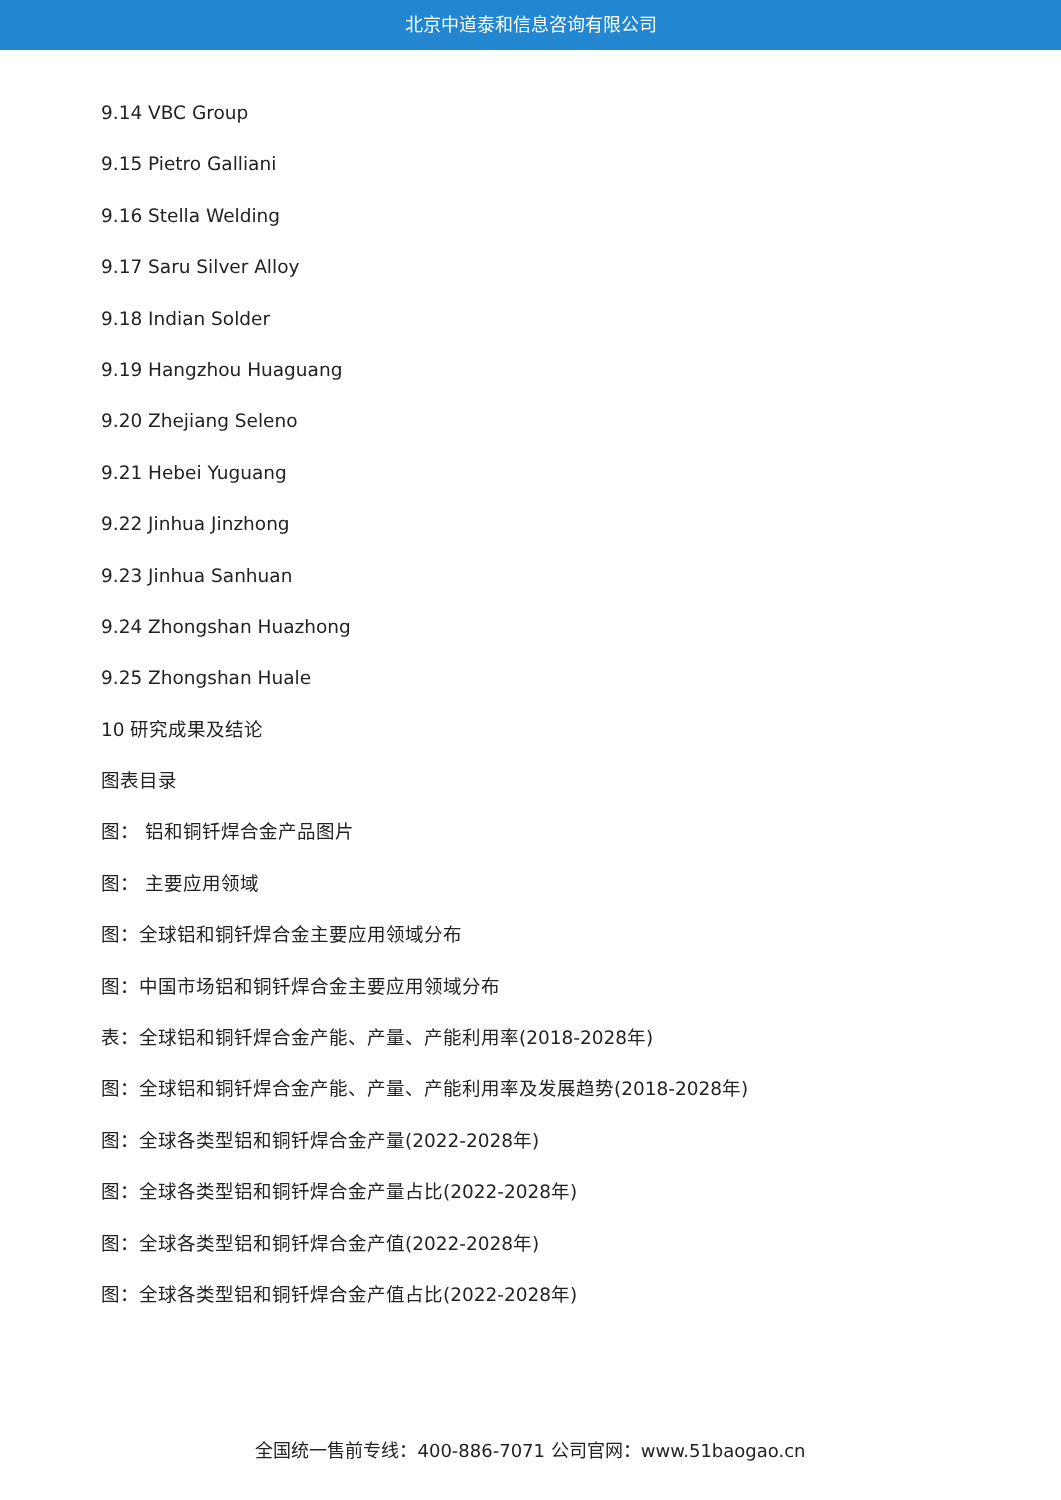北京中道泰和信息咨询有限公司
9.14 VBC Group
9.15 Pietro Galliani
9.16 Stella Welding
9.17 Saru Silver Alloy
9.18 Indian Solder
9.19 Hangzhou Huaguang
9.20 Zhejiang Seleno
9.21 Hebei Yuguang
9.22 Jinhua Jinzhong
9.23 Jinhua Sanhuan
9.24 Zhongshan Huazhong
9.25 Zhongshan Huale
10 研究成果及结论
图表目录
图： 铝和铜钎焊合金产品图片
图： 主要应用领域
图：全球铝和铜钎焊合金主要应用领域分布
图：中国市场铝和铜钎焊合金主要应用领域分布
表：全球铝和铜钎焊合金产能、产量、产能利用率(2018-2028年)
图：全球铝和铜钎焊合金产能、产量、产能利用率及发展趋势(2018-2028年)
图：全球各类型铝和铜钎焊合金产量(2022-2028年)
图：全球各类型铝和铜钎焊合金产量占比(2022-2028年)
图：全球各类型铝和铜钎焊合金产值(2022-2028年)
图：全球各类型铝和铜钎焊合金产值占比(2022-2028年)
全国统一售前专线：400-886-7071 公司官网：www.51baogao.cn